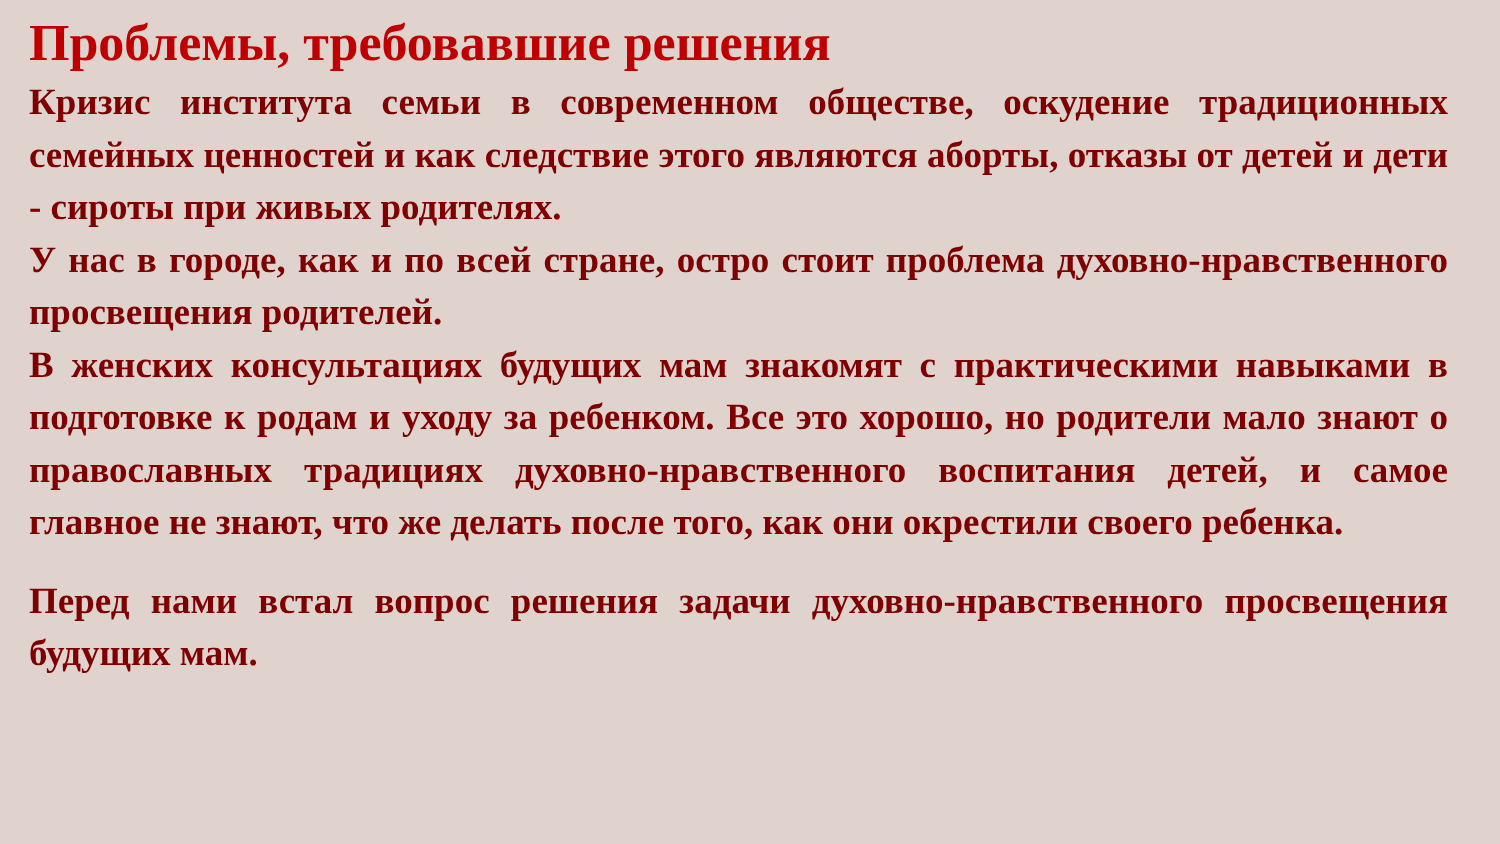Проблемы, требовавшие решения
Кризис института семьи в современном обществе, оскудение традиционных семейных ценностей и как следствие этого являются аборты, отказы от детей и дети - сироты при живых родителях.
У нас в городе, как и по всей стране, остро стоит проблема духовно-нравственного просвещения родителей.
В женских консультациях будущих мам знакомят с практическими навыками в подготовке к родам и уходу за ребенком. Все это хорошо, но родители мало знают о православных традициях духовно-нравственного воспитания детей, и самое главное не знают, что же делать после того, как они окрестили своего ребенка.
Перед нами встал вопрос решения задачи духовно-нравственного просвещения будущих мам.